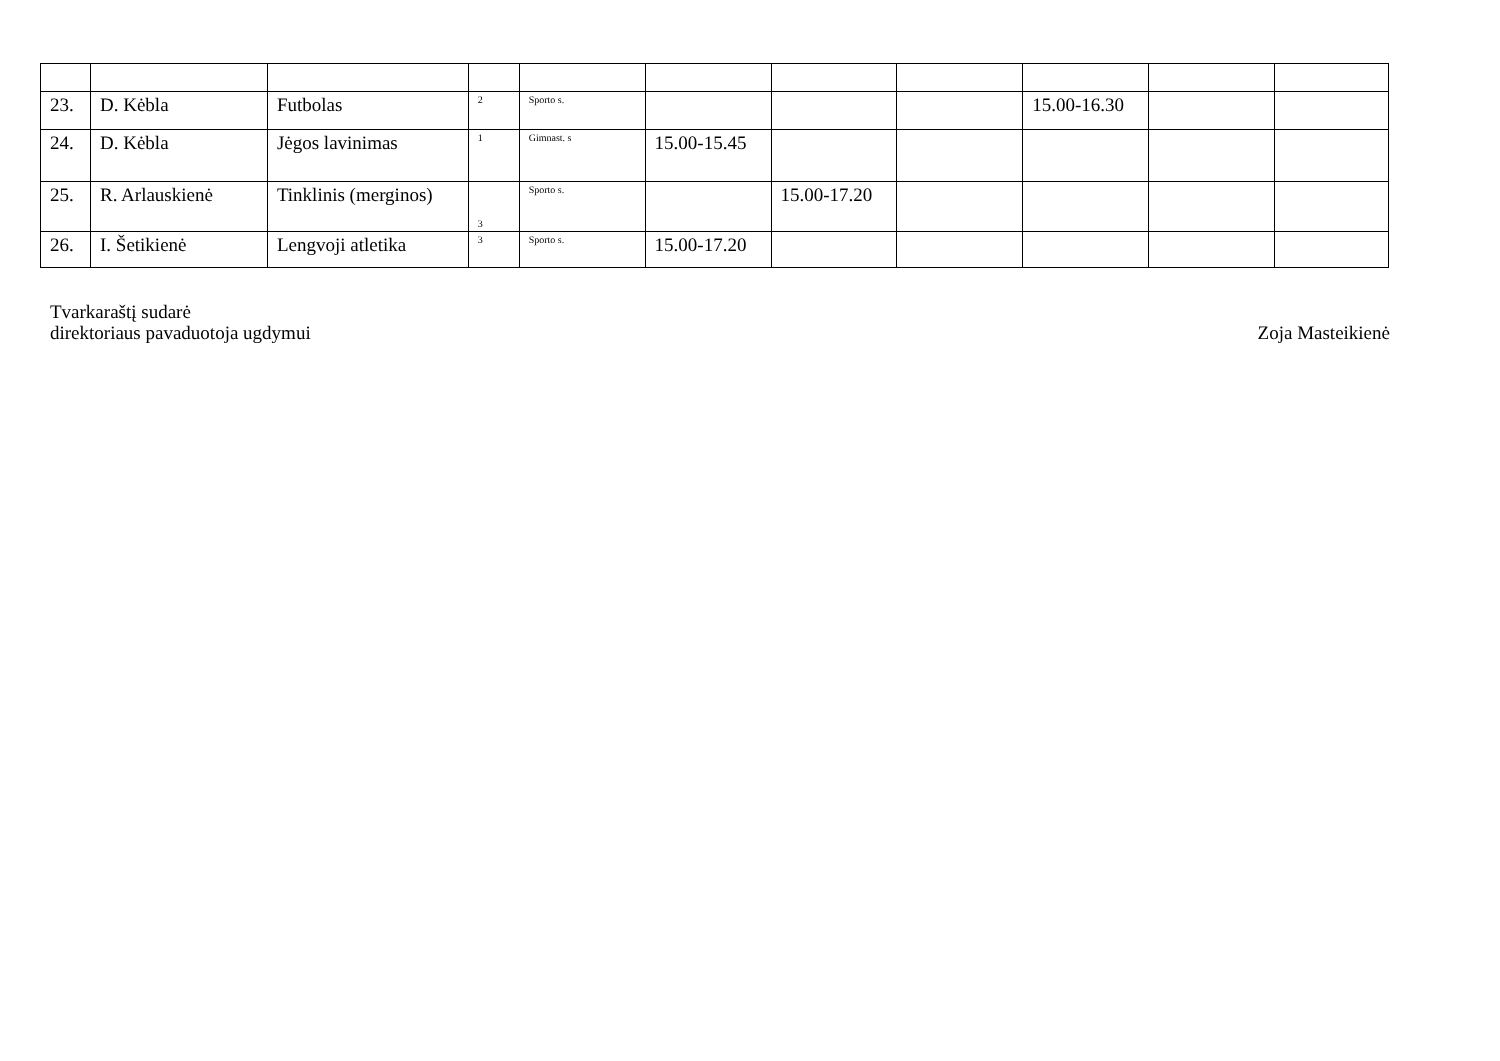| 23. | D. Kėbla | Futbolas | 2 | Sporto s. | | | | 15.00-16.30 | | |
| 24. | D. Kėbla | Jėgos lavinimas | 1 | Gimnast. s | 15.00-15.45 | | | | | |
| 25. | R. Arlauskienė | Tinklinis (merginos) | 3 | Sporto s. | | 15.00-17.20 | | | | |
| 26. | I. Šetikienė | Lengvoji atletika | 3 | Sporto s. | 15.00-17.20 | | | | | |
Tvarkaraštį sudarė
direktoriaus pavaduotoja ugdymui
Zoja Masteikienė